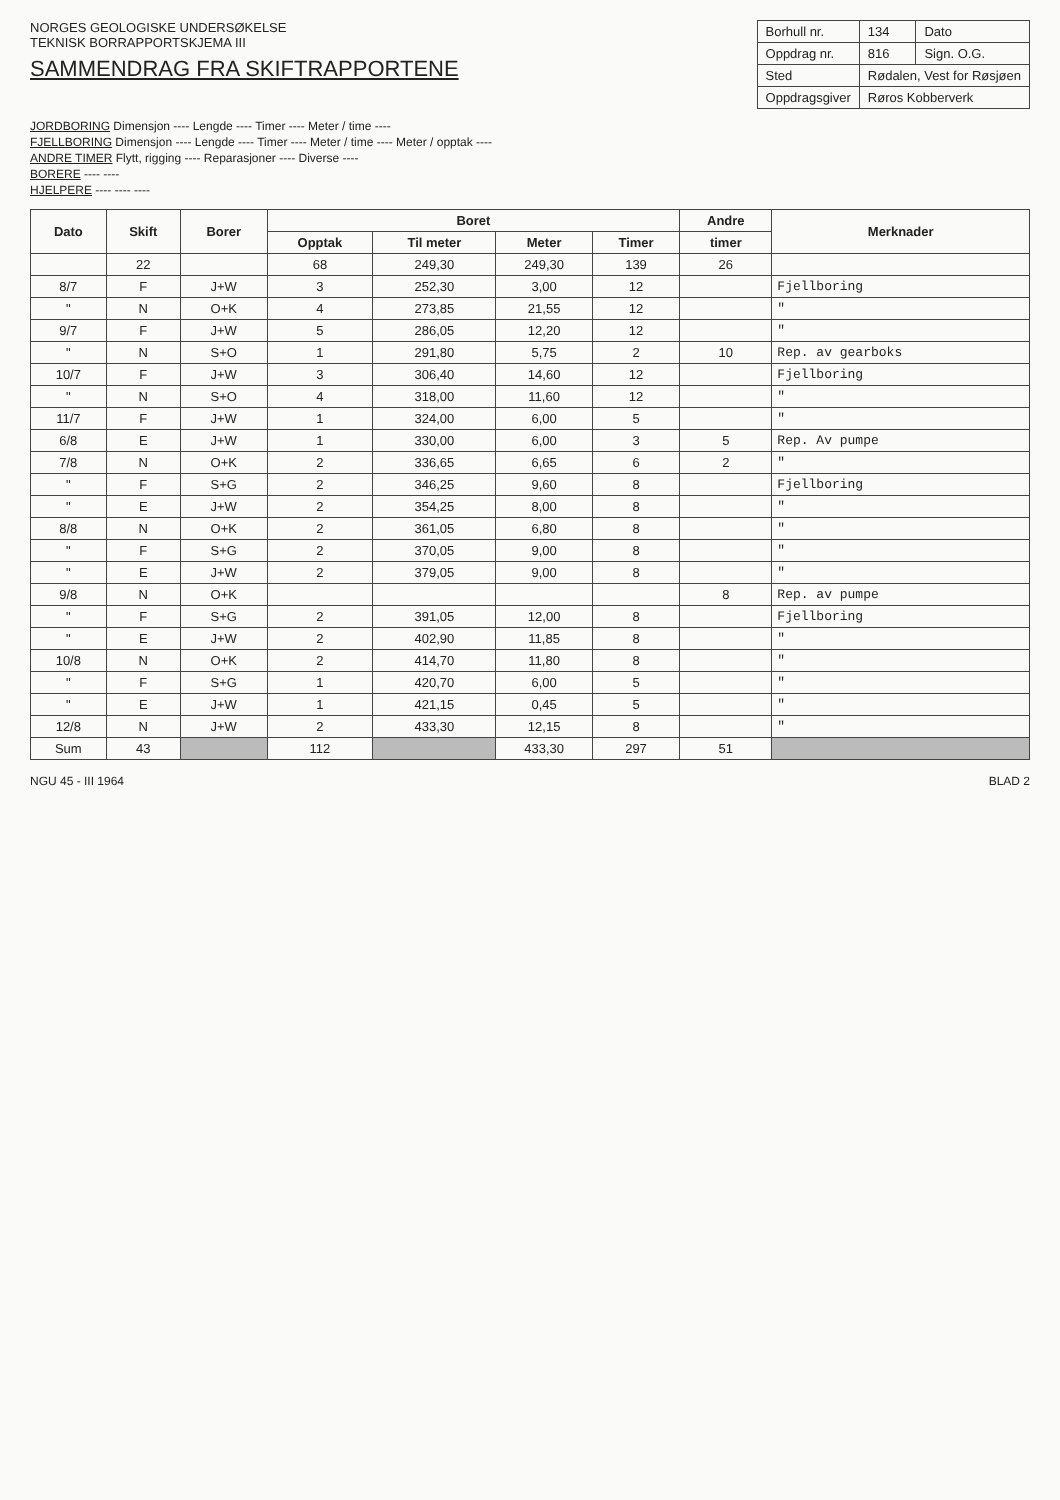NORGES GEOLOGISKE UNDERSØKELSE
TEKNISK BORRAPPORTSKJEMA III
SAMMENDRAG FRA SKIFTRAPPORTENE
| Borhull nr. | 134 | Dato |
| Oppdrag nr. | 816 | Sign. O.G. |
| Sted | Rødalen, Vest for Røsjøen | |
| Oppdragsgiver | Røros Kobberverk | |
JORDBORING Dimensjon ---- Lengde ---- Timer ---- Meter / time ----
FJELLBORING Dimensjon ---- Lengde ---- Timer ---- Meter / time ---- Meter / opptak ----
ANDRE TIMER Flytt, rigging ---- Reparasjoner ---- Diverse ----
BORERE ---- ----
HJELPERE ---- ---- ----
| Dato | Skift | Borer | Boret | | | | Andre | Merknader |
| --- | --- | --- | --- | --- | --- | --- | --- | --- |
| | | | Opptak | Til meter | Meter | Timer | timer | |
| | 22 | | 68 | 249,30 | 249,30 | 139 | 26 | |
| 8/7 | F | J+W | 3 | 252,30 | 3,00 | 12 | | Fjellboring |
| " | N | O+K | 4 | 273,85 | 21,55 | 12 | | " |
| 9/7 | F | J+W | 5 | 286,05 | 12,20 | 12 | | " |
| " | N | S+O | 1 | 291,80 | 5,75 | 2 | 10 | Rep. av gearboks |
| 10/7 | F | J+W | 3 | 306,40 | 14,60 | 12 | | Fjellboring |
| " | N | S+O | 4 | 318,00 | 11,60 | 12 | | " |
| 11/7 | F | J+W | 1 | 324,00 | 6,00 | 5 | | " |
| 6/8 | E | J+W | 1 | 330,00 | 6,00 | 3 | 5 | Rep. Av pumpe |
| 7/8 | N | O+K | 2 | 336,65 | 6,65 | 6 | 2 | " |
| " | F | S+G | 2 | 346,25 | 9,60 | 8 | | Fjellboring |
| " | E | J+W | 2 | 354,25 | 8,00 | 8 | | " |
| 8/8 | N | O+K | 2 | 361,05 | 6,80 | 8 | | " |
| " | F | S+G | 2 | 370,05 | 9,00 | 8 | | " |
| " | E | J+W | 2 | 379,05 | 9,00 | 8 | | " |
| 9/8 | N | O+K | | | | | 8 | Rep. av pumpe |
| " | F | S+G | 2 | 391,05 | 12,00 | 8 | | Fjellboring |
| " | E | J+W | 2 | 402,90 | 11,85 | 8 | | " |
| 10/8 | N | O+K | 2 | 414,70 | 11,80 | 8 | | " |
| " | F | S+G | 1 | 420,70 | 6,00 | 5 | | " |
| " | E | J+W | 1 | 421,15 | 0,45 | 5 | | " |
| 12/8 | N | J+W | 2 | 433,30 | 12,15 | 8 | | " |
| Sum | 43 | | 112 | | 433,30 | 297 | 51 | |
NGU 45 - III 1964 BLAD 2